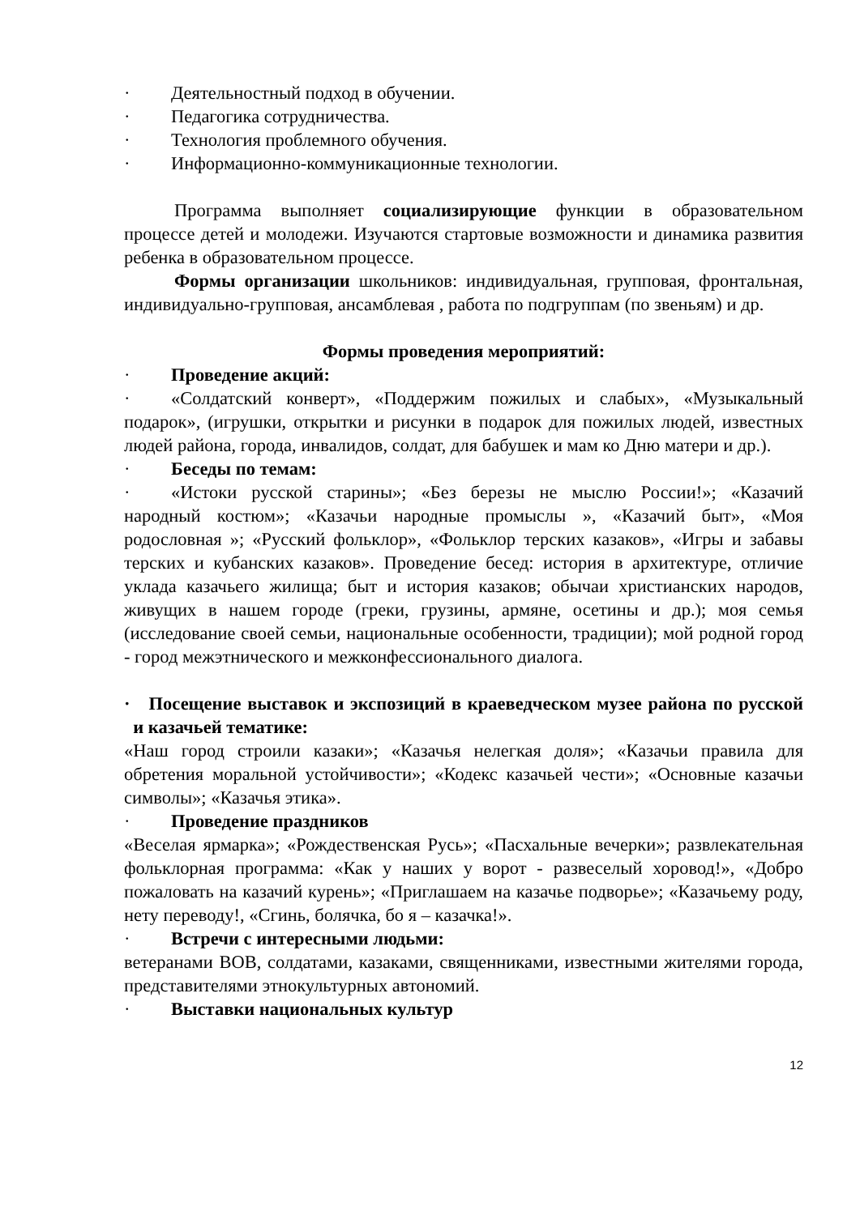· Деятельностный подход в обучении.
· Педагогика сотрудничества.
· Технология проблемного обучения.
· Информационно-коммуникационные технологии.
Программа выполняет социализирующие функции в образовательном процессе детей и молодежи. Изучаются стартовые возможности и динамика развития ребенка в образовательном процессе.
Формы организации школьников: индивидуальная, групповая, фронтальная, индивидуально-групповая, ансамблевая , работа по подгруппам (по звеньям) и др.
Формы проведения мероприятий:
· Проведение акций:
· «Солдатский конверт», «Поддержим пожилых и слабых», «Музыкальный подарок», (игрушки, открытки и рисунки в подарок для пожилых людей, известных людей района, города, инвалидов, солдат, для бабушек и мам ко Дню матери и др.).
· Беседы по темам:
· «Истоки русской старины»; «Без березы не мыслю России!»; «Казачий народный костюм»; «Казачьи народные промыслы », «Казачий быт», «Моя родословная »; «Русский фольклор», «Фольклор терских казаков», «Игры и забавы терских и кубанских казаков». Проведение бесед: история в архитектуре, отличие уклада казачьего жилища; быт и история казаков; обычаи христианских народов, живущих в нашем городе (греки, грузины, армяне, осетины и др.); моя семья (исследование своей семьи, национальные особенности, традиции); мой родной город - город межэтнического и межконфессионального диалога.
· Посещение выставок и экспозиций в краеведческом музее района по русской и казачьей тематике:
«Наш город строили казаки»; «Казачья нелегкая доля»; «Казачьи правила для обретения моральной устойчивости»; «Кодекс казачьей чести»; «Основные казачьи символы»; «Казачья этика».
· Проведение праздников
«Веселая ярмарка»; «Рождественская Русь»; «Пасхальные вечерки»; развлекательная фольклорная программа: «Как у наших у ворот - развеселый хоровод!», «Добро пожаловать на казачий курень»; «Приглашаем на казачье подворье»; «Казачьему роду, нету переводу!, «Сгинь, болячка, бо я – казачка!».
· Встречи с интересными людьми:
ветеранами ВОВ, солдатами, казаками, священниками, известными жителями города, представителями этнокультурных автономий.
· Выставки национальных культур
12